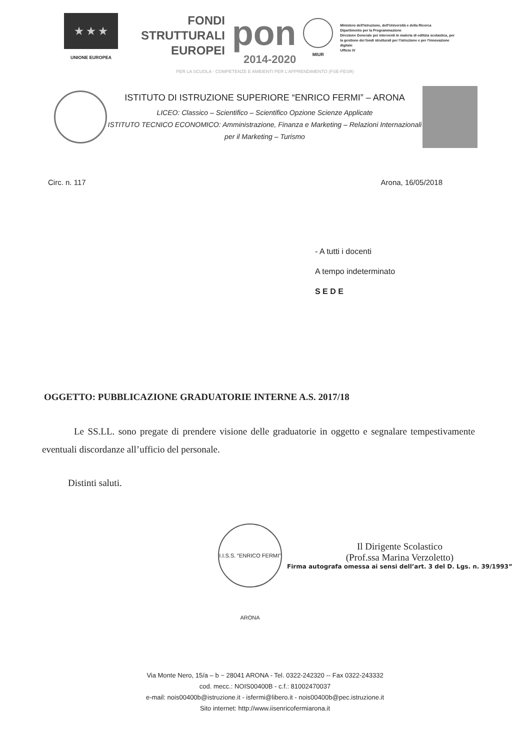★ ★ ★
UNIONE EUROPEA
FONDI
STRUTTURALI
EUROPEI
pon
2014-2020
MIUR
Ministero dell'Istruzione, dell'Università e della Ricerca
Dipartimento per la Programmazione
Direzione Generale per interventi in materia di edilizia scolastica, per la gestione dei fondi strutturali per l'istruzione e per l'innovazione digitale
Ufficio IV
PER LA SCUOLA - COMPETENZE E AMBIENTI PER L'APPRENDIMENTO (FSE-FESR)
ISTITUTO DI ISTRUZIONE SUPERIORE “ENRICO FERMI” – ARONA
LICEO: Classico – Scientifico – Scientifico Opzione Scienze Applicate
ISTITUTO TECNICO ECONOMICO: Amministrazione, Finanza e Marketing – Relazioni Internazionali per il Marketing – Turismo
Circ. n. 117 Arona, 16/05/2018
- A tutti i docenti
A tempo indeterminato
S E D E
OGGETTO: PUBBLICAZIONE GRADUATORIE INTERNE A.S. 2017/18
Le SS.LL. sono pregate di prendere visione delle graduatorie in oggetto e segnalare tempestivamente eventuali discordanze all’ufficio del personale.
Distinti saluti.
I.I.S.S. “ENRICO FERMI” ARONA
Il Dirigente Scolastico
(Prof.ssa Marina Verzoletto)
Firma autografa omessa ai sensi dell’art. 3 del D. Lgs. n. 39/1993”
Via Monte Nero, 15/a – b ~ 28041 ARONA - Tel. 0322-242320 -- Fax 0322-243332
cod. mecc.: NOIS00400B - c.f.: 81002470037
e-mail: nois00400b@istruzione.it - isfermi@libero.it - nois00400b@pec.istruzione.it
Sito internet: http://www.iisenricofermiarona.it